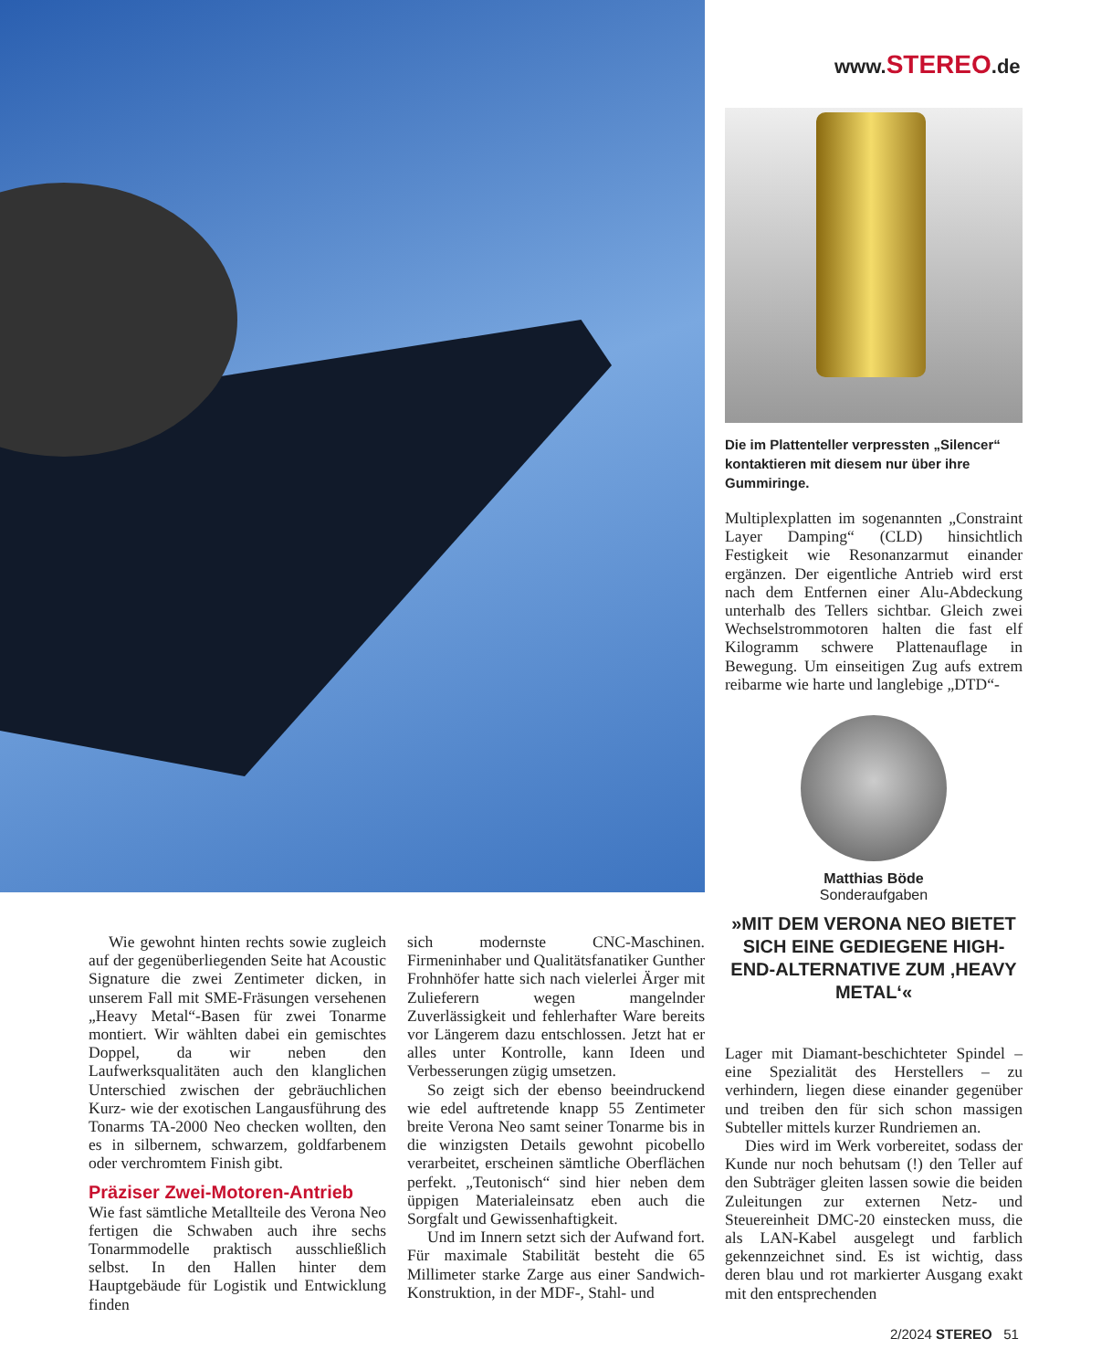www.STEREO.de
Die im Plattenteller verpressten „Silencer“ kontaktieren mit diesem nur über ihre Gummiringe.
Multiplexplatten im sogenannten „Constraint Layer Damping“ (CLD) hinsichtlich Festigkeit wie Resonanzarmut einander ergänzen. Der eigentliche Antrieb wird erst nach dem Entfernen einer Alu-Abdeckung unterhalb des Tellers sichtbar. Gleich zwei Wechselstrommotoren halten die fast elf Kilogramm schwere Plattenauflage in Bewegung. Um einseitigen Zug aufs extrem reibarme wie harte und langlebige „DTD“-
Matthias Böde
Sonderaufgaben
»MIT DEM VERONA NEO BIETET SICH EINE GEDIEGENE HIGH-END-ALTERNATIVE ZUM ‚HEAVY METAL‘«
Wie gewohnt hinten rechts sowie zugleich auf der gegenüberliegenden Seite hat Acoustic Signature die zwei Zentimeter dicken, in unserem Fall mit SME-Fräsungen versehenen „Heavy Metal“-Basen für zwei Tonarme montiert. Wir wählten dabei ein gemischtes Doppel, da wir neben den Laufwerksqualitäten auch den klanglichen Unterschied zwischen der gebräuchlichen Kurz- wie der exotischen Langausführung des Tonarms TA-2000 Neo checken wollten, den es in silbernem, schwarzem, goldfarbenem oder verchromtem Finish gibt.
Präziser Zwei-Motoren-Antrieb
Wie fast sämtliche Metallteile des Verona Neo fertigen die Schwaben auch ihre sechs Tonarmmodelle praktisch ausschließlich selbst. In den Hallen hinter dem Hauptgebäude für Logistik und Entwicklung finden
sich modernste CNC-Maschinen. Firmeninhaber und Qualitätsfanatiker Gunther Frohnhöfer hatte sich nach vielerlei Ärger mit Zulieferern wegen mangelnder Zuverlässigkeit und fehlerhafter Ware bereits vor Längerem dazu entschlossen. Jetzt hat er alles unter Kontrolle, kann Ideen und Verbesserungen zügig umsetzen.
So zeigt sich der ebenso beeindruckend wie edel auftretende knapp 55 Zentimeter breite Verona Neo samt seiner Tonarme bis in die winzigsten Details gewohnt picobello verarbeitet, erscheinen sämtliche Oberflächen perfekt. „Teutonisch“ sind hier neben dem üppigen Materialeinsatz eben auch die Sorgfalt und Gewissenhaftigkeit.
Und im Innern setzt sich der Aufwand fort. Für maximale Stabilität besteht die 65 Millimeter starke Zarge aus einer Sandwich-Konstruktion, in der MDF-, Stahl- und
Lager mit Diamant-beschichteter Spindel – eine Spezialität des Herstellers – zu verhindern, liegen diese einander gegenüber und treiben den für sich schon massigen Subteller mittels kurzer Rundriemen an.
Dies wird im Werk vorbereitet, sodass der Kunde nur noch behutsam (!) den Teller auf den Subträger gleiten lassen sowie die beiden Zuleitungen zur externen Netz- und Steuereinheit DMC-20 einstecken muss, die als LAN-Kabel ausgelegt und farblich gekennzeichnet sind. Es ist wichtig, dass deren blau und rot markierter Ausgang exakt mit den entsprechenden
2/2024 STEREO 51